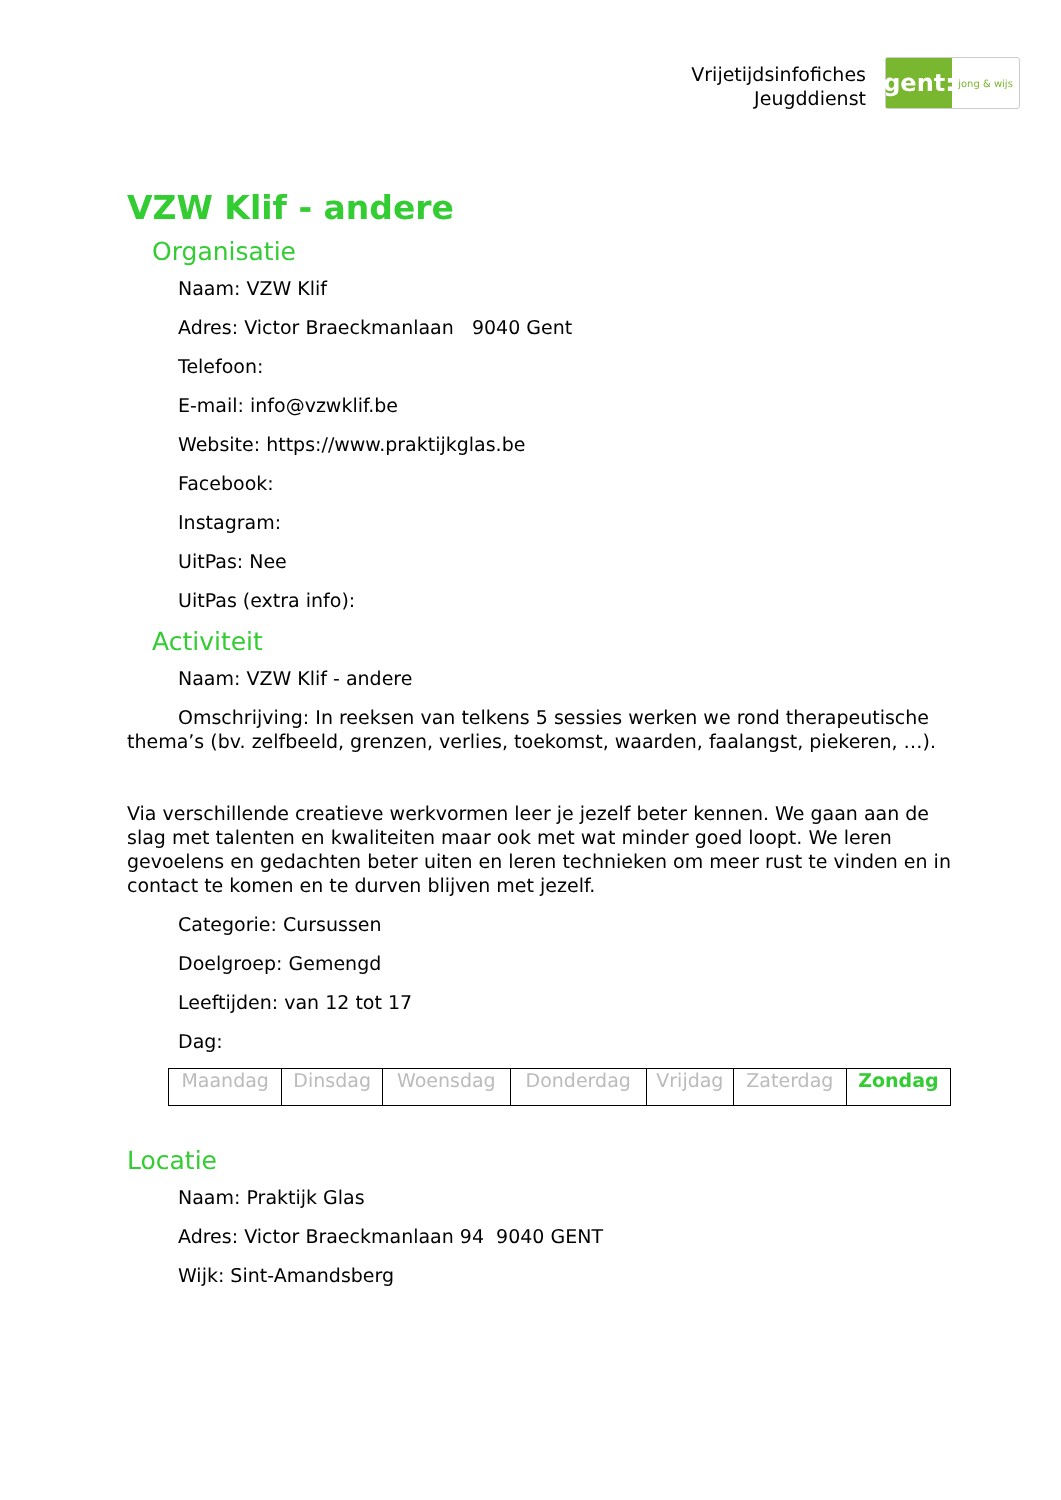Vrijetijdsinfofiches
Jeugddienst
gent:
jong & wijs
VZW Klif - andere
Organisatie
Naam: VZW Klif
Adres: Victor Braeckmanlaan 9040 Gent
Telefoon:
E-mail: info@vzwklif.be
Website: https://www.praktijkglas.be
Facebook:
Instagram:
UitPas: Nee
UitPas (extra info):
Activiteit
Naam: VZW Klif - andere
Omschrijving: In reeksen van telkens 5 sessies werken we rond therapeutische thema’s (bv. zelfbeeld, grenzen, verlies, toekomst, waarden, faalangst, piekeren, …).
Via verschillende creatieve werkvormen leer je jezelf beter kennen. We gaan aan de slag met talenten en kwaliteiten maar ook met wat minder goed loopt. We leren gevoelens en gedachten beter uiten en leren technieken om meer rust te vinden en in contact te komen en te durven blijven met jezelf.
Categorie: Cursussen
Doelgroep: Gemengd
Leeftijden: van 12 tot 17
Dag:
| Maandag | Dinsdag | Woensdag | Donderdag | Vrijdag | Zaterdag | Zondag |
Locatie
Naam: Praktijk Glas
Adres: Victor Braeckmanlaan 94 9040 GENT
Wijk: Sint-Amandsberg